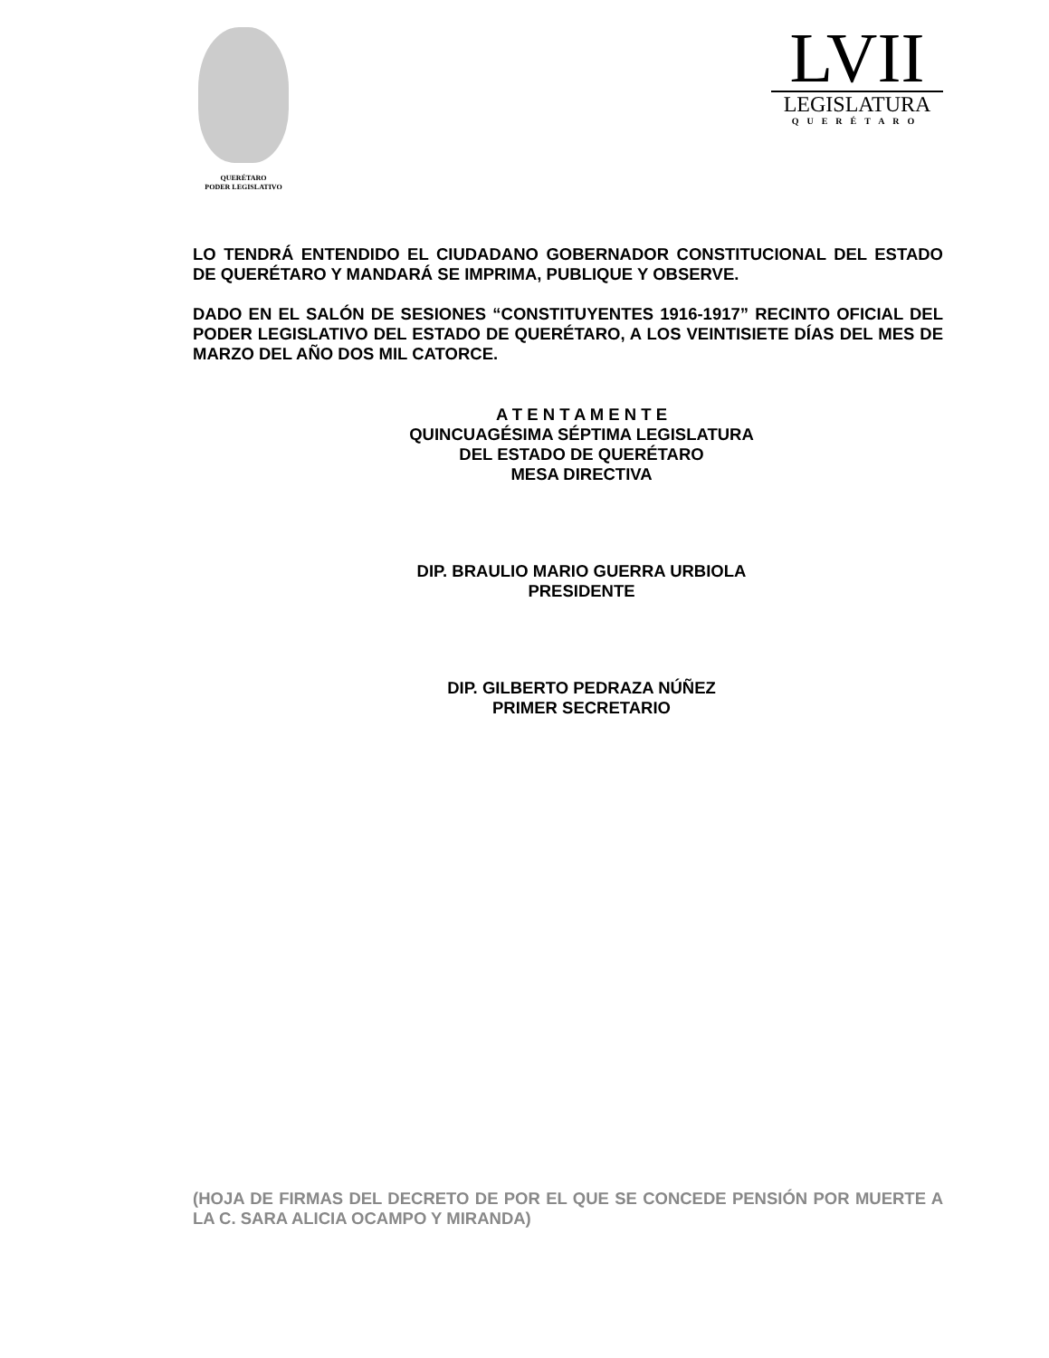QUERÉTARO
PODER LEGISLATIVO
LVII
LEGISLATURA
QUERÉTARO
LO TENDRÁ ENTENDIDO EL CIUDADANO GOBERNADOR CONSTITUCIONAL DEL ESTADO DE QUERÉTARO Y MANDARÁ SE IMPRIMA, PUBLIQUE Y OBSERVE.
DADO EN EL SALÓN DE SESIONES “CONSTITUYENTES 1916-1917” RECINTO OFICIAL DEL PODER LEGISLATIVO DEL ESTADO DE QUERÉTARO, A LOS VEINTISIETE DÍAS DEL MES DE MARZO DEL AÑO DOS MIL CATORCE.
A T E N T A M E N T E
QUINCUAGÉSIMA SÉPTIMA LEGISLATURA
DEL ESTADO DE QUERÉTARO
MESA DIRECTIVA
DIP. BRAULIO MARIO GUERRA URBIOLA
PRESIDENTE
DIP. GILBERTO PEDRAZA NÚÑEZ
PRIMER SECRETARIO
(HOJA DE FIRMAS DEL DECRETO DE POR EL QUE SE CONCEDE PENSIÓN POR MUERTE A LA C. SARA ALICIA OCAMPO Y MIRANDA)